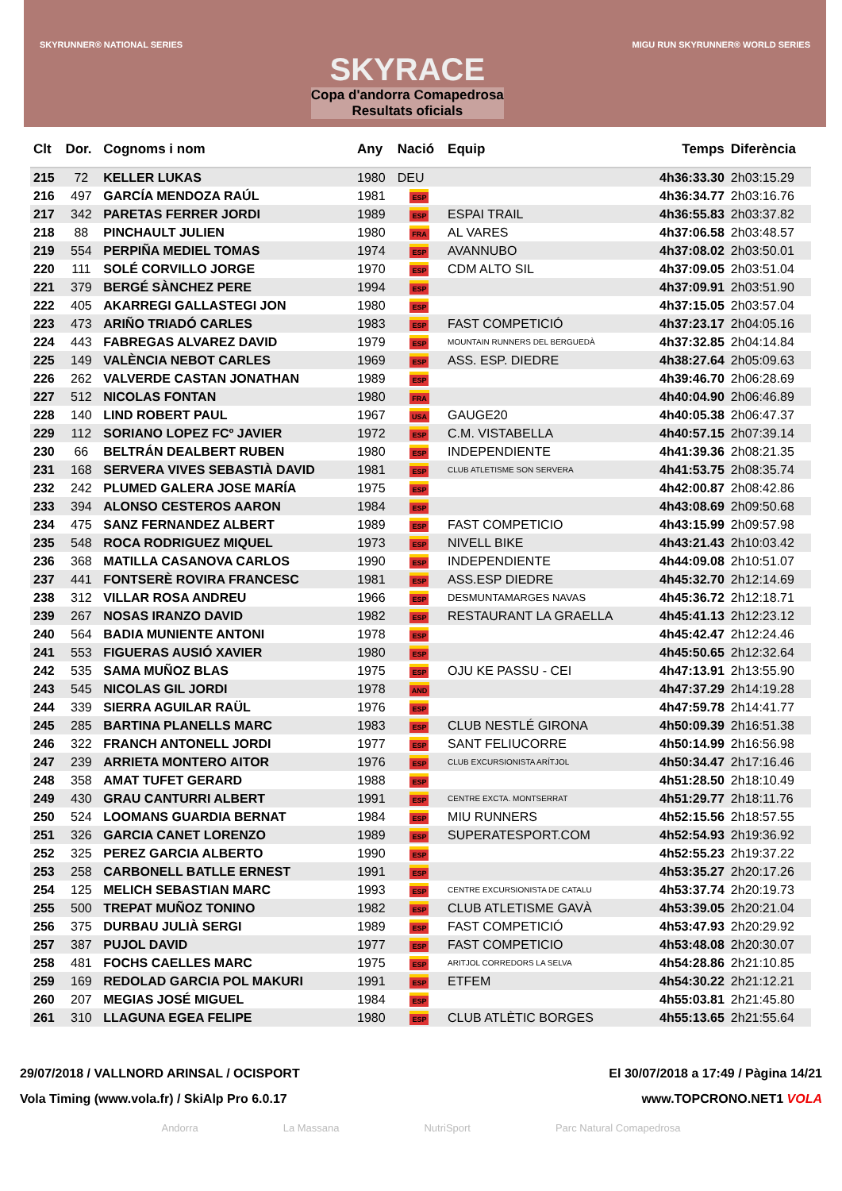SKYRUNNER® NATIONAL SERIES
SKYRACE
Copa d'andorra Comapedrosa
Resultats oficials
MIGU RUN SKYRUNNER® WORLD SERIES
| Clt | Dor. | Cognoms i nom | Any | Nació | Equip | Temps | Diferència |
| --- | --- | --- | --- | --- | --- | --- | --- |
| 215 | 72 | KELLER LUKAS | 1980 | DEU | | 4h36:33.30 | 2h03:15.29 |
| 216 | 497 | GARCÍA MENDOZA RAÚL | 1981 | ESP | | 4h36:34.77 | 2h03:16.76 |
| 217 | 342 | PARETAS FERRER JORDI | 1989 | ESP | ESPAI TRAIL | 4h36:55.83 | 2h03:37.82 |
| 218 | 88 | PINCHAULT JULIEN | 1980 | FRA | AL VARES | 4h37:06.58 | 2h03:48.57 |
| 219 | 554 | PERPIÑA MEDIEL TOMAS | 1974 | ESP | AVANNUBO | 4h37:08.02 | 2h03:50.01 |
| 220 | 111 | SOLÉ CORVILLO JORGE | 1970 | ESP | CDM ALTO SIL | 4h37:09.05 | 2h03:51.04 |
| 221 | 379 | BERGÉ SÀNCHEZ PERE | 1994 | ESP | | 4h37:09.91 | 2h03:51.90 |
| 222 | 405 | AKARREGI GALLASTEGI JON | 1980 | ESP | | 4h37:15.05 | 2h03:57.04 |
| 223 | 473 | ARIÑO TRIADÓ CARLES | 1983 | ESP | FAST COMPETICIÓ | 4h37:23.17 | 2h04:05.16 |
| 224 | 443 | FABREGAS ALVAREZ DAVID | 1979 | ESP | MOUNTAIN RUNNERS DEL BERGUEDÀ | 4h37:32.85 | 2h04:14.84 |
| 225 | 149 | VALÈNCIA NEBOT CARLES | 1969 | ESP | ASS. ESP. DIEDRE | 4h38:27.64 | 2h05:09.63 |
| 226 | 262 | VALVERDE CASTAN JONATHAN | 1989 | ESP | | 4h39:46.70 | 2h06:28.69 |
| 227 | 512 | NICOLAS FONTAN | 1980 | FRA | | 4h40:04.90 | 2h06:46.89 |
| 228 | 140 | LIND ROBERT PAUL | 1967 | USA | GAUGE20 | 4h40:05.38 | 2h06:47.37 |
| 229 | 112 | SORIANO LOPEZ FCº JAVIER | 1972 | ESP | C.M. VISTABELLA | 4h40:57.15 | 2h07:39.14 |
| 230 | 66 | BELTRÁN DEALBERT RUBEN | 1980 | ESP | INDEPENDIENTE | 4h41:39.36 | 2h08:21.35 |
| 231 | 168 | SERVERA VIVES SEBASTIÀ DAVID | 1981 | ESP | CLUB ATLETISME SON SERVERA | 4h41:53.75 | 2h08:35.74 |
| 232 | 242 | PLUMED GALERA JOSE MARÍA | 1975 | ESP | | 4h42:00.87 | 2h08:42.86 |
| 233 | 394 | ALONSO CESTEROS AARON | 1984 | ESP | | 4h43:08.69 | 2h09:50.68 |
| 234 | 475 | SANZ FERNANDEZ ALBERT | 1989 | ESP | FAST COMPETICIO | 4h43:15.99 | 2h09:57.98 |
| 235 | 548 | ROCA RODRIGUEZ MIQUEL | 1973 | ESP | NIVELL BIKE | 4h43:21.43 | 2h10:03.42 |
| 236 | 368 | MATILLA CASANOVA CARLOS | 1990 | ESP | INDEPENDIENTE | 4h44:09.08 | 2h10:51.07 |
| 237 | 441 | FONTSERÈ ROVIRA FRANCESC | 1981 | ESP | ASS.ESP DIEDRE | 4h45:32.70 | 2h12:14.69 |
| 238 | 312 | VILLAR ROSA ANDREU | 1966 | ESP | DESMUNTAMARGES NAVAS | 4h45:36.72 | 2h12:18.71 |
| 239 | 267 | NOSAS IRANZO DAVID | 1982 | ESP | RESTAURANT LA GRAELLA | 4h45:41.13 | 2h12:23.12 |
| 240 | 564 | BADIA MUNIENTE ANTONI | 1978 | ESP | | 4h45:42.47 | 2h12:24.46 |
| 241 | 553 | FIGUERAS AUSIÓ XAVIER | 1980 | ESP | | 4h45:50.65 | 2h12:32.64 |
| 242 | 535 | SAMA MUÑOZ BLAS | 1975 | ESP | OJU KE PASSU - CEI | 4h47:13.91 | 2h13:55.90 |
| 243 | 545 | NICOLAS GIL JORDI | 1978 | AND | | 4h47:37.29 | 2h14:19.28 |
| 244 | 339 | SIERRA AGUILAR RAÜL | 1976 | ESP | | 4h47:59.78 | 2h14:41.77 |
| 245 | 285 | BARTINA PLANELLS MARC | 1983 | ESP | CLUB NESTLÉ GIRONA | 4h50:09.39 | 2h16:51.38 |
| 246 | 322 | FRANCH ANTONELL JORDI | 1977 | ESP | SANT FELIUCORRE | 4h50:14.99 | 2h16:56.98 |
| 247 | 239 | ARRIETA MONTERO AITOR | 1976 | ESP | CLUB EXCURSIONISTA ARÍTJOL | 4h50:34.47 | 2h17:16.46 |
| 248 | 358 | AMAT TUFET GERARD | 1988 | ESP | | 4h51:28.50 | 2h18:10.49 |
| 249 | 430 | GRAU CANTURRI ALBERT | 1991 | ESP | CENTRE EXCTA. MONTSERRAT | 4h51:29.77 | 2h18:11.76 |
| 250 | 524 | LOOMANS GUARDIA BERNAT | 1984 | ESP | MIU RUNNERS | 4h52:15.56 | 2h18:57.55 |
| 251 | 326 | GARCIA CANET LORENZO | 1989 | ESP | SUPERATESPORT.COM | 4h52:54.93 | 2h19:36.92 |
| 252 | 325 | PEREZ GARCIA ALBERTO | 1990 | ESP | | 4h52:55.23 | 2h19:37.22 |
| 253 | 258 | CARBONELL BATLLE ERNEST | 1991 | ESP | | 4h53:35.27 | 2h20:17.26 |
| 254 | 125 | MELICH SEBASTIAN MARC | 1993 | ESP | CENTRE EXCURSIONISTA DE CATALU | 4h53:37.74 | 2h20:19.73 |
| 255 | 500 | TREPAT MUÑOZ TONINO | 1982 | ESP | CLUB ATLETISME GAVÀ | 4h53:39.05 | 2h20:21.04 |
| 256 | 375 | DURBAU JULIÀ SERGI | 1989 | ESP | FAST COMPETICIÓ | 4h53:47.93 | 2h20:29.92 |
| 257 | 387 | PUJOL DAVID | 1977 | ESP | FAST COMPETICIO | 4h53:48.08 | 2h20:30.07 |
| 258 | 481 | FOCHS CAELLES MARC | 1975 | ESP | ARITJOL CORREDORS LA SELVA | 4h54:28.86 | 2h21:10.85 |
| 259 | 169 | REDOLAD GARCIA POL MAKURI | 1991 | ESP | ETFEM | 4h54:30.22 | 2h21:12.21 |
| 260 | 207 | MEGIAS JOSÉ MIGUEL | 1984 | ESP | | 4h55:03.81 | 2h21:45.80 |
| 261 | 310 | LLAGUNA EGEA FELIPE | 1980 | ESP | CLUB ATLÈTIC BORGES | 4h55:13.65 | 2h21:55.64 |
29/07/2018 / VALLNORD ARINSAL / OCISPORT El 30/07/2018 a 17:49 / Pàgina 14/21
Vola Timing (www.vola.fr) / SkiAlp Pro 6.0.17 www.TOPCRONO.NET1 VOLA
Andorra La Massana NutriSport Parc Natural Comapedrosa